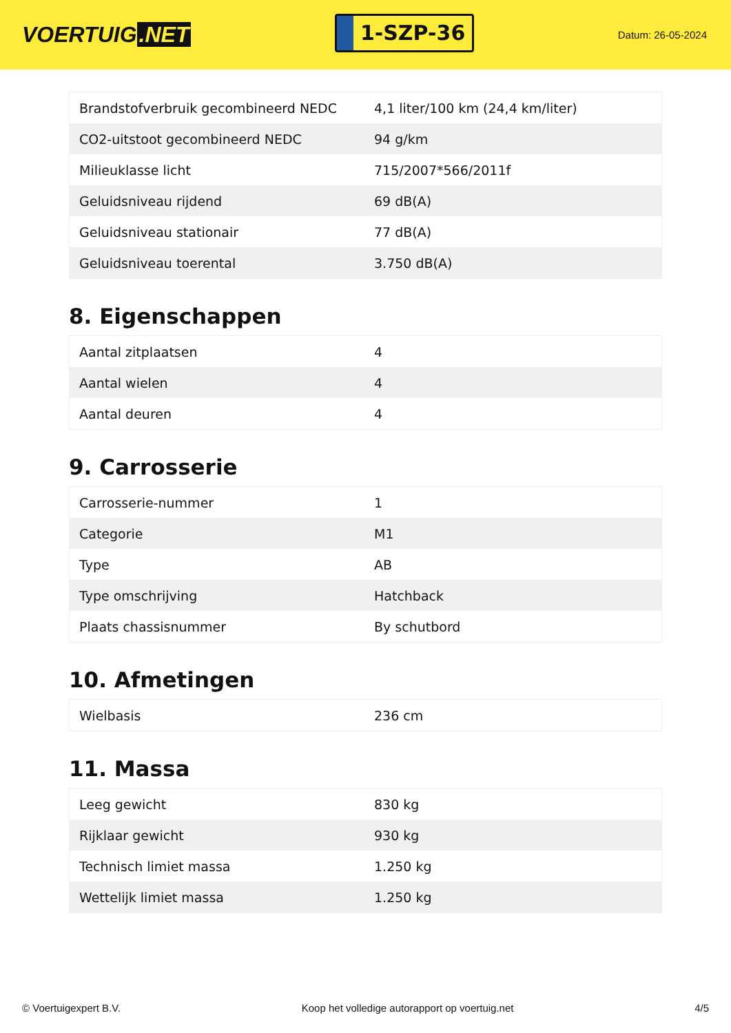VOERTUIG.NET
1-SZP-36
Datum: 26-05-2024
| Brandstofverbruik gecombineerd NEDC | 4,1 liter/100 km (24,4 km/liter) |
| CO2-uitstoot gecombineerd NEDC | 94 g/km |
| Milieuklasse licht | 715/2007*566/2011f |
| Geluidsniveau rijdend | 69 dB(A) |
| Geluidsniveau stationair | 77 dB(A) |
| Geluidsniveau toerental | 3.750 dB(A) |
8. Eigenschappen
| Aantal zitplaatsen | 4 |
| Aantal wielen | 4 |
| Aantal deuren | 4 |
9. Carrosserie
| Carrosserie-nummer | 1 |
| Categorie | M1 |
| Type | AB |
| Type omschrijving | Hatchback |
| Plaats chassisnummer | By schutbord |
10. Afmetingen
| Wielbasis | 236 cm |
11. Massa
| Leeg gewicht | 830 kg |
| Rijklaar gewicht | 930 kg |
| Technisch limiet massa | 1.250 kg |
| Wettelijk limiet massa | 1.250 kg |
© Voertuigexpert B.V. Koop het volledige autorapport op voertuig.net 4/5